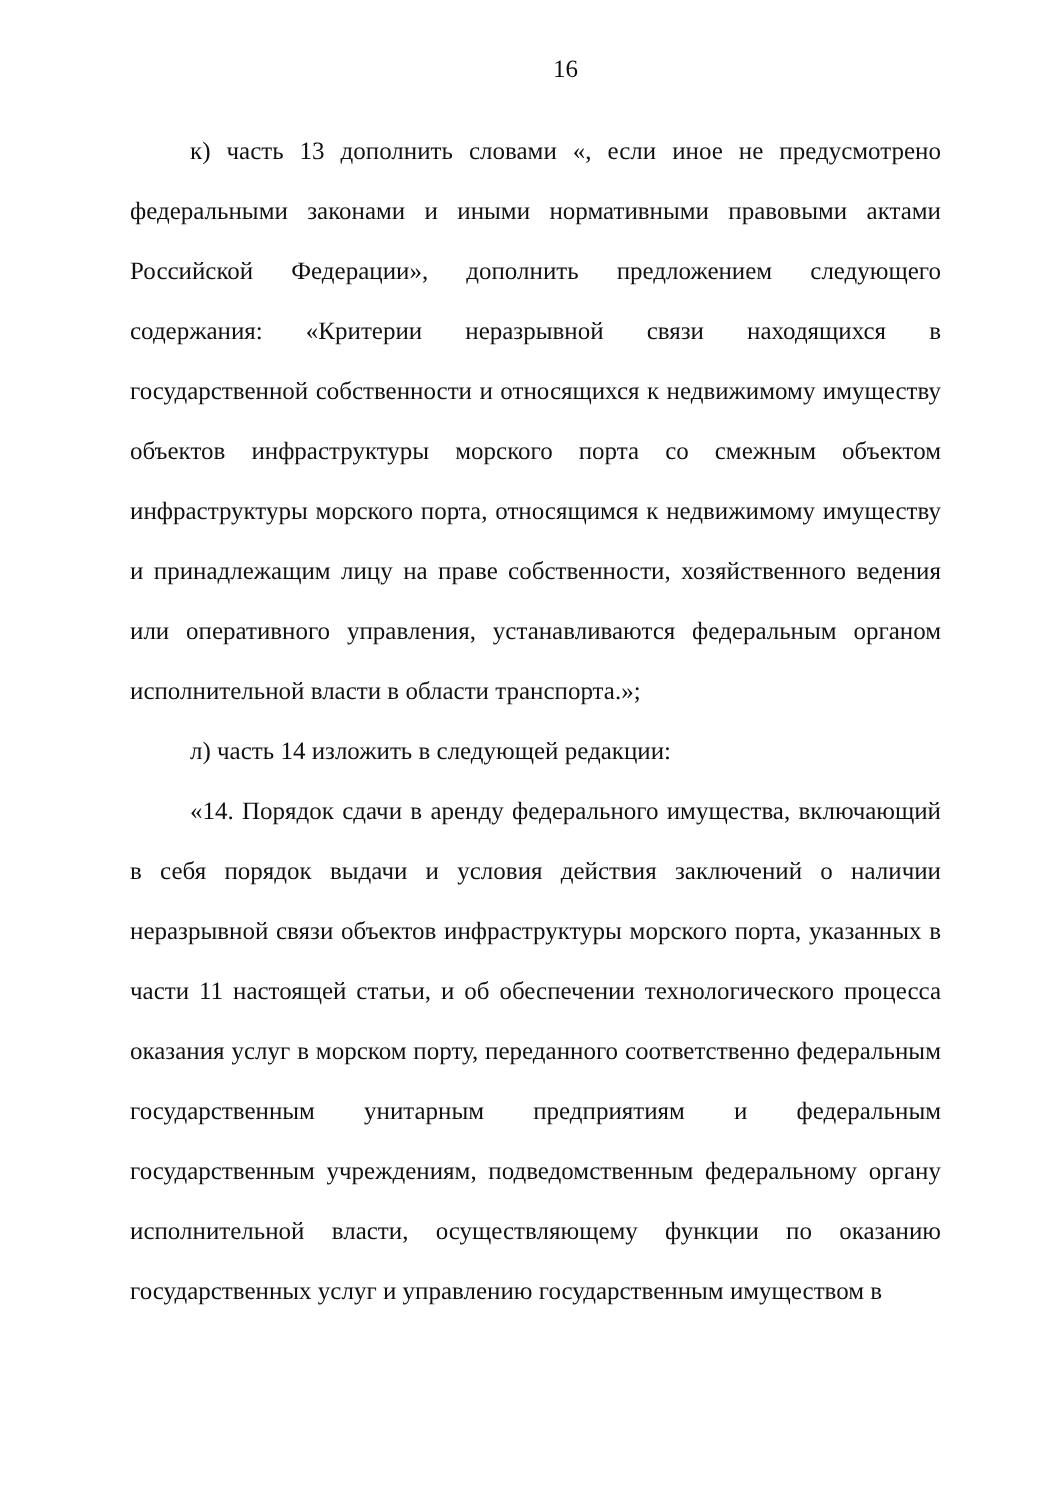16
к) часть 13 дополнить словами «, если иное не предусмотрено федеральными законами и иными нормативными правовыми актами Российской Федерации», дополнить предложением следующего содержания: «Критерии неразрывной связи находящихся в государственной собственности и относящихся к недвижимому имуществу объектов инфраструктуры морского порта со смежным объектом инфраструктуры морского порта, относящимся к недвижимому имуществу и принадлежащим лицу на праве собственности, хозяйственного ведения или оперативного управления, устанавливаются федеральным органом исполнительной власти в области транспорта.»;
л) часть 14 изложить в следующей редакции:
«14. Порядок сдачи в аренду федерального имущества, включающий в себя порядок выдачи и условия действия заключений о наличии неразрывной связи объектов инфраструктуры морского порта, указанных в части 11 настоящей статьи, и об обеспечении технологического процесса оказания услуг в морском порту, переданного соответственно федеральным государственным унитарным предприятиям и федеральным государственным учреждениям, подведомственным федеральному органу исполнительной власти, осуществляющему функции по оказанию государственных услуг и управлению государственным имуществом в